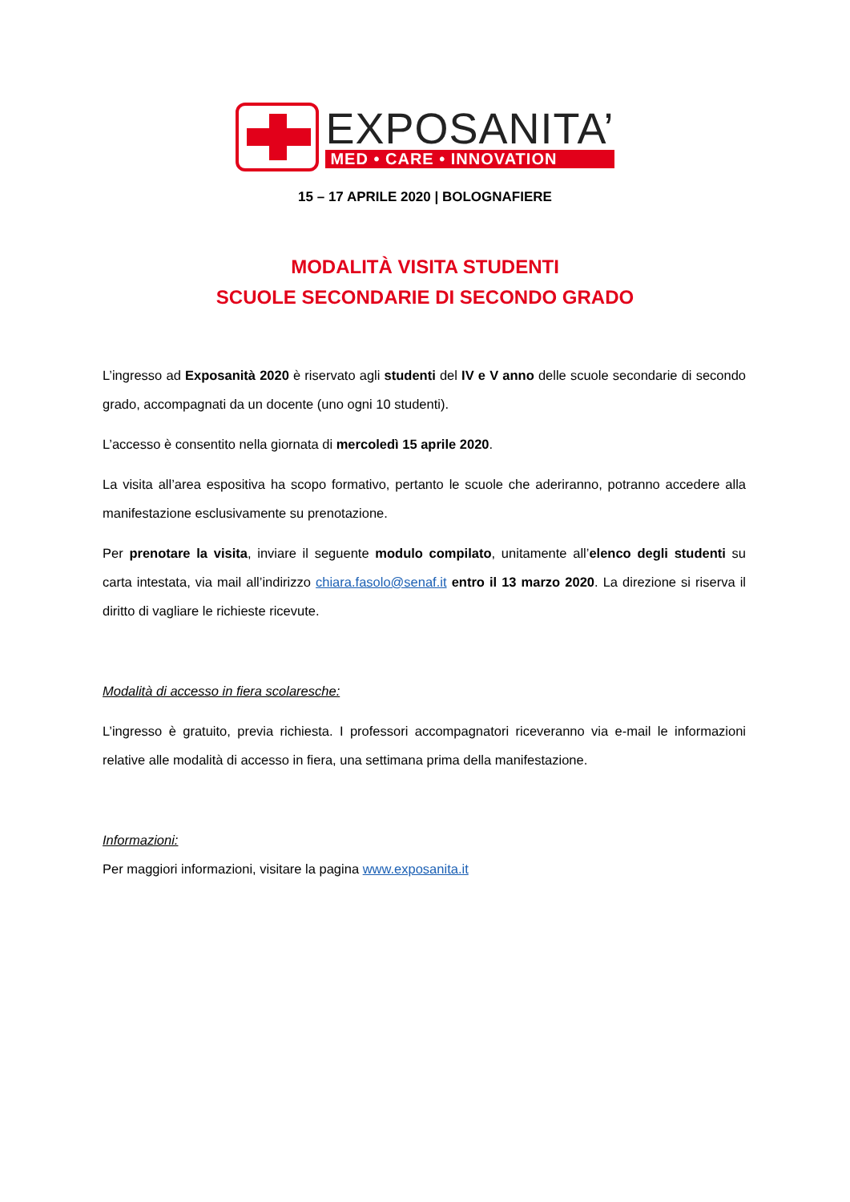EXPOSANITA’
MED • CARE • INNOVATION
15 – 17 APRILE 2020 | BOLOGNAFIERE
MODALITÀ VISITA STUDENTI
SCUOLE SECONDARIE DI SECONDO GRADO
L’ingresso ad Exposanità 2020 è riservato agli studenti del IV e V anno delle scuole secondarie di secondo grado, accompagnati da un docente (uno ogni 10 studenti).
L’accesso è consentito nella giornata di mercoledì 15 aprile 2020.
La visita all’area espositiva ha scopo formativo, pertanto le scuole che aderiranno, potranno accedere alla manifestazione esclusivamente su prenotazione.
Per prenotare la visita, inviare il seguente modulo compilato, unitamente all’elenco degli studenti su carta intestata, via mail all’indirizzo chiara.fasolo@senaf.it entro il 13 marzo 2020. La direzione si riserva il diritto di vagliare le richieste ricevute.
Modalità di accesso in fiera scolaresche:
L’ingresso è gratuito, previa richiesta. I professori accompagnatori riceveranno via e-mail le informazioni relative alle modalità di accesso in fiera, una settimana prima della manifestazione.
Informazioni:
Per maggiori informazioni, visitare la pagina www.exposanita.it